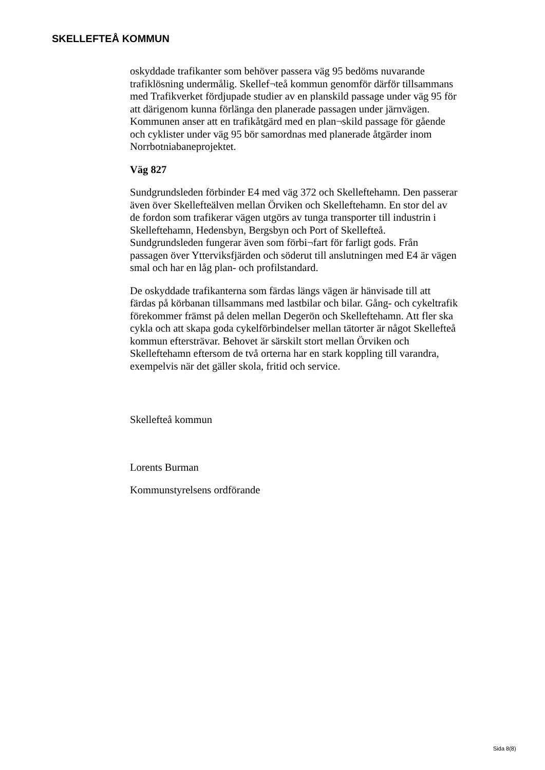SKELLEFTEÅ KOMMUN
oskyddade trafikanter som behöver passera väg 95 bedöms nuvarande trafiklösning undermålig. Skellef¬teå kommun genomför därför tillsammans med Trafikverket fördjupade studier av en planskild passage under väg 95 för att därigenom kunna förlänga den planerade passagen under järnvägen. Kommunen anser att en trafikåtgärd med en plan¬skild passage för gående och cyklister under väg 95 bör samordnas med planerade åtgärder inom Norrbotniabaneprojektet.
Väg 827
Sundgrundsleden förbinder E4 med väg 372 och Skelleftehamn. Den passerar även över Skellefteälven mellan Örviken och Skelleftehamn. En stor del av de fordon som trafikerar vägen utgörs av tunga transporter till industrin i Skelleftehamn, Hedensbyn, Bergsbyn och Port of Skellefteå. Sundgrundsleden fungerar även som förbi¬fart för farligt gods. Från passagen över Ytterviksfjärden och söderut till anslutningen med E4 är vägen smal och har en låg plan- och profilstandard.
De oskyddade trafikanterna som färdas längs vägen är hänvisade till att färdas på körbanan tillsammans med lastbilar och bilar. Gång- och cykeltrafik förekommer främst på delen mellan Degerön och Skelleftehamn. Att fler ska cykla och att skapa goda cykelförbindelser mellan tätorter är något Skellefteå kommun eftersträvar. Behovet är särskilt stort mellan Örviken och Skelleftehamn eftersom de två orterna har en stark koppling till varandra, exempelvis när det gäller skola, fritid och service.
Skellefteå kommun
Lorents Burman
Kommunstyrelsens ordförande
Sida 8(8)